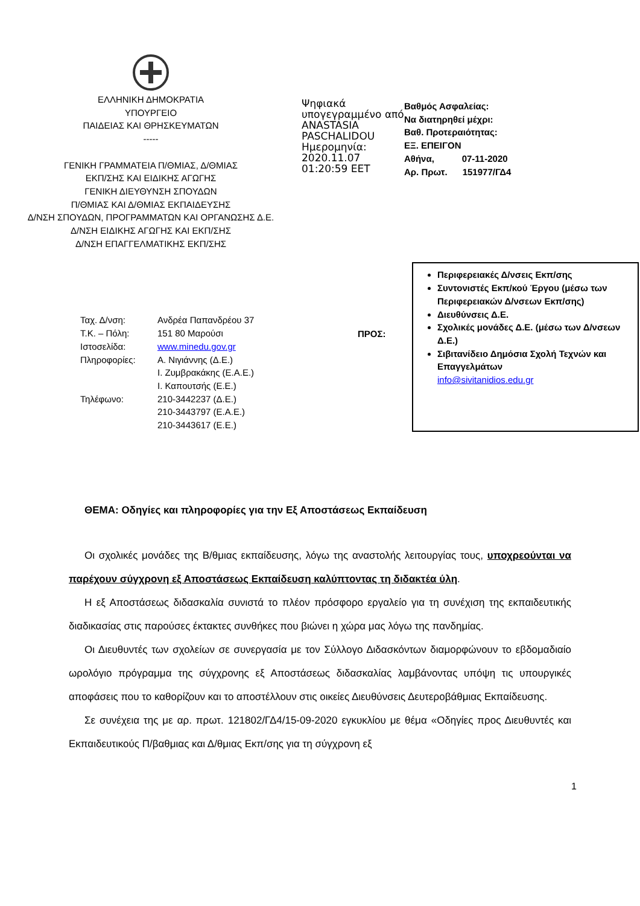ΕΛΛΗΝΙΚΗ ΔΗΜΟΚΡΑΤΙΑ
ΥΠΟΥΡΓΕΙΟ
ΠΑΙΔΕΙΑΣ ΚΑΙ ΘΡΗΣΚΕΥΜΑΤΩΝ
-----
ΓΕΝΙΚΗ ΓΡΑΜΜΑΤΕΙΑ Π/ΘΜΙΑΣ, Δ/ΘΜΙΑΣ
ΕΚΠ/ΣΗΣ ΚΑΙ ΕΙΔΙΚΗΣ ΑΓΩΓΗΣ
ΓΕΝΙΚΗ ΔΙΕΥΘΥΝΣΗ ΣΠΟΥΔΩΝ
Π/ΘΜΙΑΣ ΚΑΙ Δ/ΘΜΙΑΣ ΕΚΠΑΙΔΕΥΣΗΣ
Δ/ΝΣΗ ΣΠΟΥΔΩΝ, ΠΡΟΓΡΑΜΜΑΤΩΝ ΚΑΙ ΟΡΓΑΝΩΣΗΣ Δ.Ε.
Δ/ΝΣΗ ΕΙΔΙΚΗΣ ΑΓΩΓΗΣ ΚΑΙ ΕΚΠ/ΣΗΣ
Δ/ΝΣΗ ΕΠΑΓΓΕΛΜΑΤΙΚΗΣ ΕΚΠ/ΣΗΣ
Ψηφιακά υπογεγραμμένο από ANASTASIA PASCHALIDOU Ημερομηνία: 2020.11.07 01:20:59 EET
Βαθμός Ασφαλείας:
Να διατηρηθεί μέχρι:
Βαθ. Προτεραιότητας:
ΕΞ. ΕΠΕΙΓΟΝ
Αθήνα, 07-11-2020
Αρ. Πρωτ. 151977/ΓΔ4
| Ταχ. Δ/νση: | Ανδρέα Παπανδρέου 37 |
| Τ.Κ. – Πόλη: | 151 80 Μαρούσι |
| Ιστοσελίδα: | www.minedu.gov.gr |
| Πληροφορίες: | Α. Νιγιάννης (Δ.Ε.) Ι. Ζυμβρακάκης (Ε.Α.Ε.) Ι. Καπουτσής (Ε.Ε.) |
| Τηλέφωνο: | 210-3442237 (Δ.Ε.) 210-3443797 (Ε.Α.Ε.) 210-3443617 (Ε.Ε.) |
ΠΡΟΣ:
Περιφερειακές Δ/νσεις Εκπ/σης
Συντονιστές Εκπ/κού Έργου (μέσω των Περιφερειακών Δ/νσεων Εκπ/σης)
Διευθύνσεις Δ.Ε.
Σχολικές μονάδες Δ.Ε. (μέσω των Δ/νσεων Δ.Ε.)
Σιβιτανίδειο Δημόσια Σχολή Τεχνών και Επαγγελμάτων
info@sivitanidios.edu.gr
ΘΕΜΑ: Οδηγίες και πληροφορίες για την Εξ Αποστάσεως Εκπαίδευση
Οι σχολικές μονάδες της Β/θμιας εκπαίδευσης, λόγω της αναστολής λειτουργίας τους, υποχρεούνται να παρέχουν σύγχρονη εξ Αποστάσεως Εκπαίδευση καλύπτοντας τη διδακτέα ύλη.
Η εξ Αποστάσεως διδασκαλία συνιστά το πλέον πρόσφορο εργαλείο για τη συνέχιση της εκπαιδευτικής διαδικασίας στις παρούσες έκτακτες συνθήκες που βιώνει η χώρα μας λόγω της πανδημίας.
Οι Διευθυντές των σχολείων σε συνεργασία με τον Σύλλογο Διδασκόντων διαμορφώνουν το εβδομαδιαίο ωρολόγιο πρόγραμμα της σύγχρονης εξ Αποστάσεως διδασκαλίας λαμβάνοντας υπόψη τις υπουργικές αποφάσεις που το καθορίζουν και το αποστέλλουν στις οικείες Διευθύνσεις Δευτεροβάθμιας Εκπαίδευσης.
Σε συνέχεια της με αρ. πρωτ. 121802/ΓΔ4/15-09-2020 εγκυκλίου με θέμα «Οδηγίες προς Διευθυντές και Εκπαιδευτικούς Π/βαθμιας και Δ/θμιας Εκπ/σης για τη σύγχρονη εξ
1